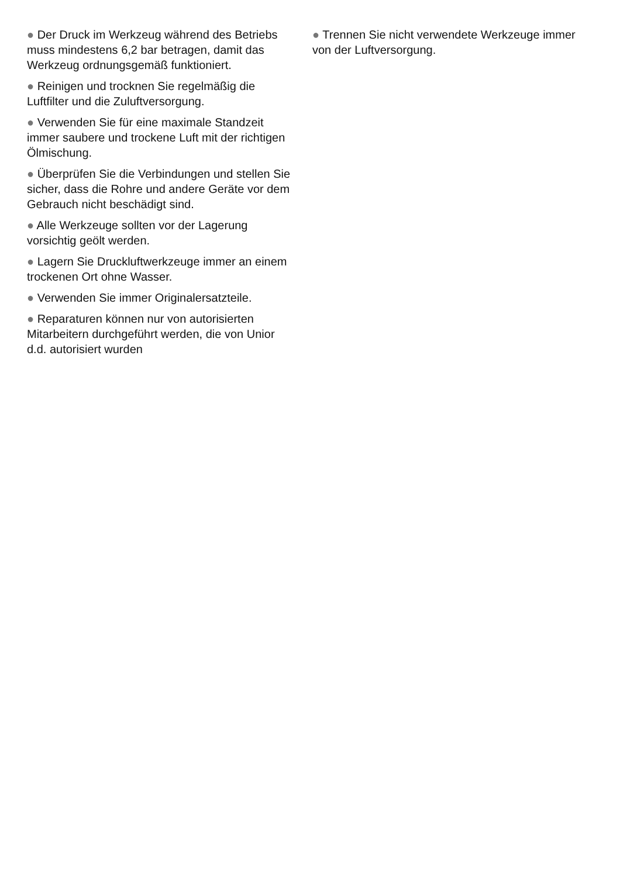● Der Druck im Werkzeug während des Betriebs muss mindestens 6,2 bar betragen, damit das Werkzeug ordnungsgemäß funktioniert.
● Reinigen und trocknen Sie regelmäßig die Luftfilter und die Zuluftversorgung.
● Verwenden Sie für eine maximale Standzeit immer saubere und trockene Luft mit der richtigen Ölmischung.
● Überprüfen Sie die Verbindungen und stellen Sie sicher, dass die Rohre und andere Geräte vor dem Gebrauch nicht beschädigt sind.
● Alle Werkzeuge sollten vor der Lagerung vorsichtig geölt werden.
● Lagern Sie Druckluftwerkzeuge immer an einem trockenen Ort ohne Wasser.
● Verwenden Sie immer Originalersatzteile.
● Reparaturen können nur von autorisierten Mitarbeitern durchgeführt werden, die von Unior d.d. autorisiert wurden
● Trennen Sie nicht verwendete Werkzeuge immer von der Luftversorgung.